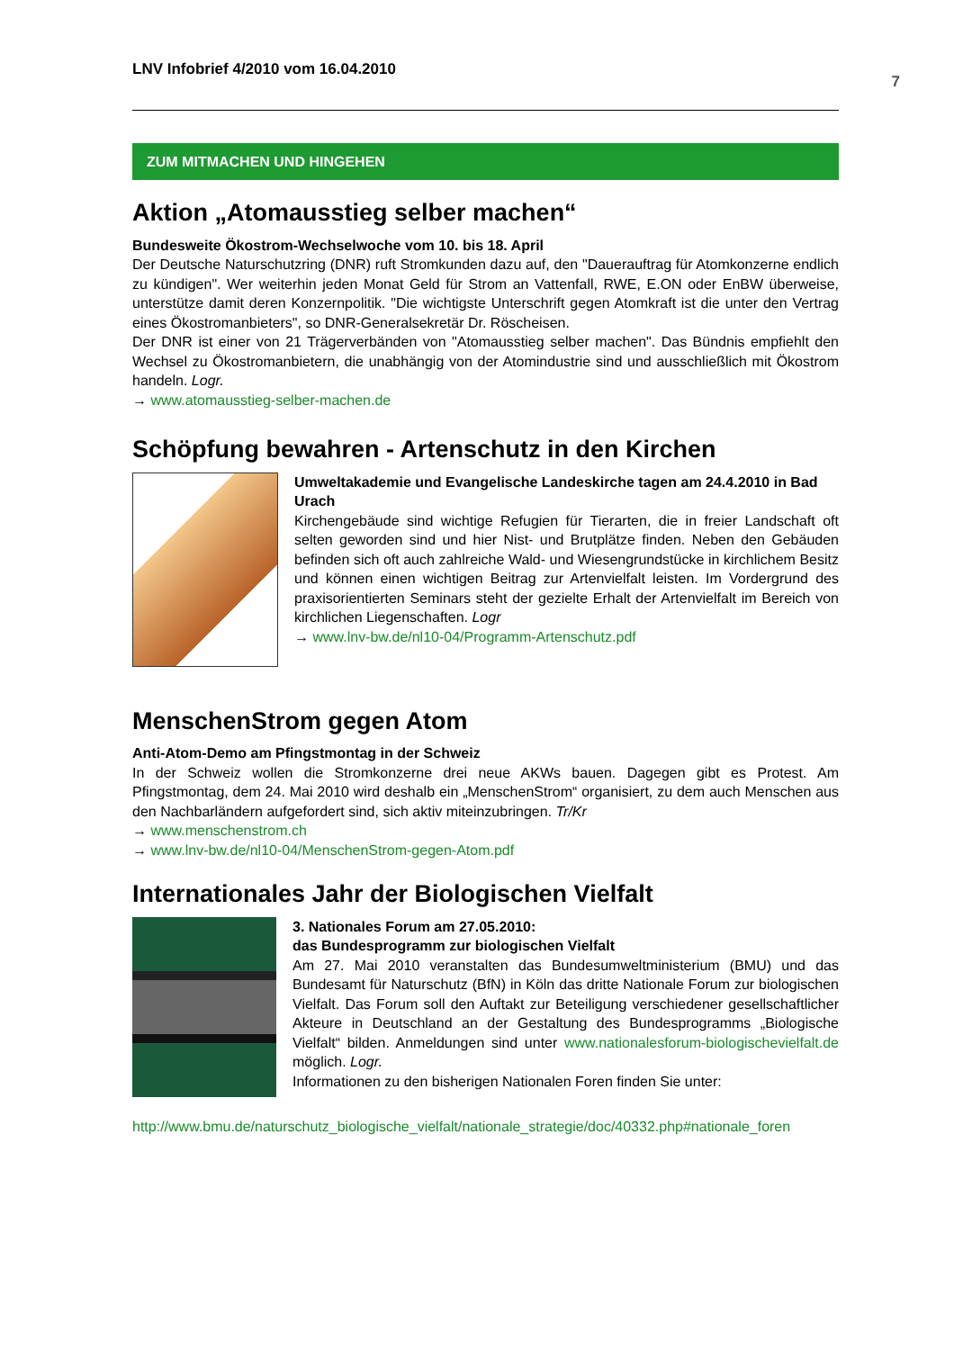LNV Infobrief 4/2010 vom 16.04.2010 7
ZUM MITMACHEN UND HINGEHEN
Aktion „Atomausstieg selber machen“
Bundesweite Ökostrom-Wechselwoche vom 10. bis 18. April
Der Deutsche Naturschutzring (DNR) ruft Stromkunden dazu auf, den "Dauerauftrag für Atomkonzerne endlich zu kündigen". Wer weiterhin jeden Monat Geld für Strom an Vattenfall, RWE, E.ON oder EnBW überweise, unterstütze damit deren Konzernpolitik. "Die wichtigste Unterschrift gegen Atomkraft ist die unter den Vertrag eines Ökostromanbieters", so DNR-Generalsekretär Dr. Röscheisen.
Der DNR ist einer von 21 Trägerverbänden von "Atomausstieg selber machen". Das Bündnis empfiehlt den Wechsel zu Ökostromanbietern, die unabhängig von der Atomindustrie sind und ausschließlich mit Ökostrom handeln. Logr.
→ www.atomausstieg-selber-machen.de
Schöpfung bewahren - Artenschutz in den Kirchen
Umweltakademie und Evangelische Landeskirche tagen am 24.4.2010 in Bad Urach
Kirchengebäude sind wichtige Refugien für Tierarten, die in freier Landschaft oft selten geworden sind und hier Nist- und Brutplätze finden. Neben den Gebäuden befinden sich oft auch zahlreiche Wald- und Wiesengrundstücke in kirchlichem Besitz und können einen wichtigen Beitrag zur Artenvielfalt leisten. Im Vordergrund des praxisorientierten Seminars steht der gezielte Erhalt der Artenvielfalt im Bereich von kirchlichen Liegenschaften. Logr
→ www.lnv-bw.de/nl10-04/Programm-Artenschutz.pdf
MenschenStrom gegen Atom
Anti-Atom-Demo am Pfingstmontag in der Schweiz
In der Schweiz wollen die Stromkonzerne drei neue AKWs bauen. Dagegen gibt es Protest. Am Pfingstmontag, dem 24. Mai 2010 wird deshalb ein „MenschenStrom“ organisiert, zu dem auch Menschen aus den Nachbarländern aufgefordert sind, sich aktiv miteinzubringen. Tr/Kr
→ www.menschenstrom.ch
→ www.lnv-bw.de/nl10-04/MenschenStrom-gegen-Atom.pdf
Internationales Jahr der Biologischen Vielfalt
3. Nationales Forum am 27.05.2010:
das Bundesprogramm zur biologischen Vielfalt
Am 27. Mai 2010 veranstalten das Bundesumweltministerium (BMU) und das Bundesamt für Naturschutz (BfN) in Köln das dritte Nationale Forum zur biologischen Vielfalt. Das Forum soll den Auftakt zur Beteiligung verschiedener gesellschaftlicher Akteure in Deutschland an der Gestaltung des Bundesprogramms „Biologische Vielfalt“ bilden. Anmeldungen sind unter www.nationalesforum-biologischevielfalt.de möglich. Logr.
Informationen zu den bisherigen Nationalen Foren finden Sie unter:
http://www.bmu.de/naturschutz_biologische_vielfalt/nationale_strategie/doc/40332.php#nationale_foren